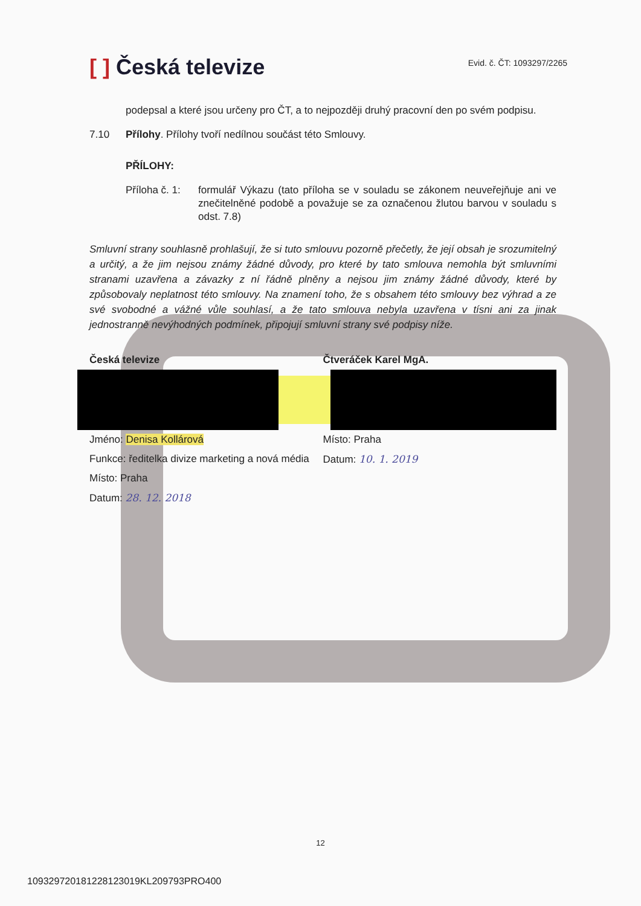[ ] Česká televize
Evid. č. ČT: 1093297/2265
podepsal a které jsou určeny pro ČT, a to nejpozději druhý pracovní den po svém podpisu.
7.10 Přílohy. Přílohy tvoří nedílnou součást této Smlouvy.
PŘÍLOHY:
Příloha č. 1: formulář Výkazu (tato příloha se v souladu se zákonem neuveřejňuje ani ve znečitelněné podobě a považuje se za označenou žlutou barvou v souladu s odst. 7.8)
Smluvní strany souhlasně prohlašují, že si tuto smlouvu pozorně přečetly, že její obsah je srozumitelný a určitý, a že jim nejsou známy žádné důvody, pro které by tato smlouva nemohla být smluvními stranami uzavřena a závazky z ní řádně plněny a nejsou jim známy žádné důvody, které by způsobovaly neplatnost této smlouvy. Na znamení toho, že s obsahem této smlouvy bez výhrad a ze své svobodné a vážné vůle souhlasí, a že tato smlouva nebyla uzavřena v tísni ani za jinak jednostranně nevýhodných podmínek, připojují smluvní strany své podpisy níže.
Česká televize Čtveráček Karel MgA.
Jméno: Denisa Kollárová
Funkce: ředitelka divize marketing a nová média
Místo: Praha
Datum: 28. 12. 2018
Místo: Praha
Datum: 10. 1. 2019
12
109329720181228123019KL209793PRO400